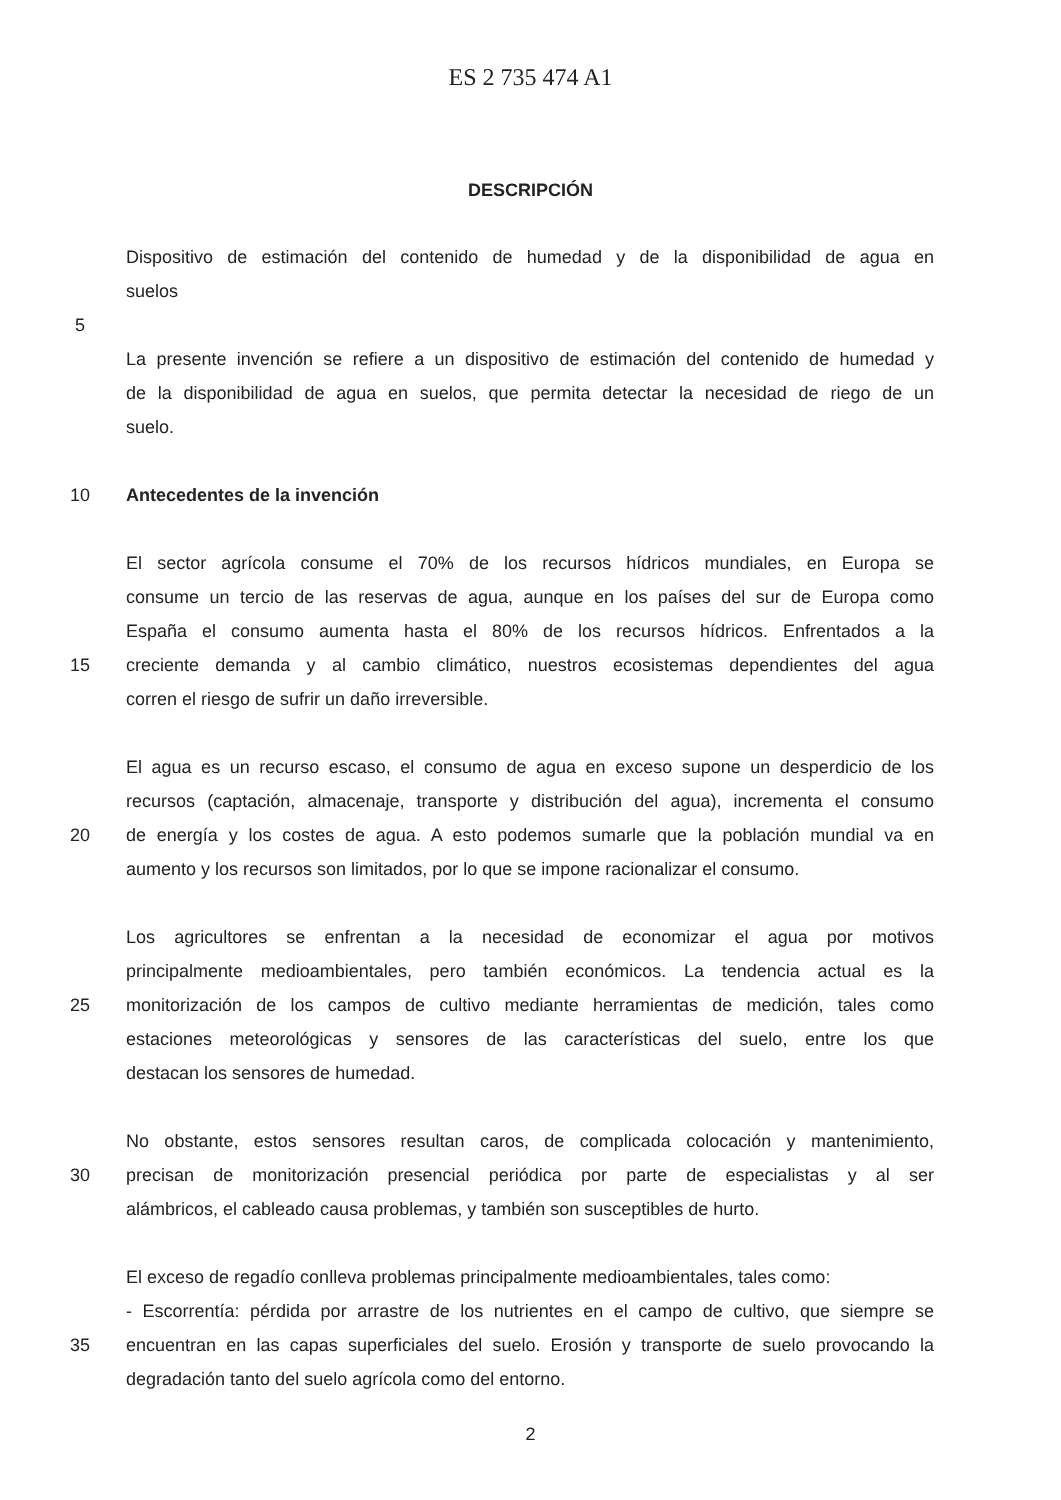ES 2 735 474 A1
DESCRIPCIÓN
Dispositivo de estimación del contenido de humedad y de la disponibilidad de agua en
suelos
5
La presente invención se refiere a un dispositivo de estimación del contenido de humedad y
de la disponibilidad de agua en suelos, que permita detectar la necesidad de riego de un
suelo.
10 Antecedentes de la invención
El sector agrícola consume el 70% de los recursos hídricos mundiales, en Europa se
consume un tercio de las reservas de agua, aunque en los países del sur de Europa como
España el consumo aumenta hasta el 80% de los recursos hídricos. Enfrentados a la
15 creciente demanda y al cambio climático, nuestros ecosistemas dependientes del agua
corren el riesgo de sufrir un daño irreversible.
El agua es un recurso escaso, el consumo de agua en exceso supone un desperdicio de los
recursos (captación, almacenaje, transporte y distribución del agua), incrementa el consumo
20 de energía y los costes de agua. A esto podemos sumarle que la población mundial va en
aumento y los recursos son limitados, por lo que se impone racionalizar el consumo.
Los agricultores se enfrentan a la necesidad de economizar el agua por motivos
principalmente medioambientales, pero también económicos. La tendencia actual es la
25 monitorización de los campos de cultivo mediante herramientas de medición, tales como
estaciones meteorológicas y sensores de las características del suelo, entre los que
destacan los sensores de humedad.
No obstante, estos sensores resultan caros, de complicada colocación y mantenimiento,
30 precisan de monitorización presencial periódica por parte de especialistas y al ser
alámbricos, el cableado causa problemas, y también son susceptibles de hurto.
El exceso de regadío conlleva problemas principalmente medioambientales, tales como:
- Escorrentía: pérdida por arrastre de los nutrientes en el campo de cultivo, que siempre se
35 encuentran en las capas superficiales del suelo. Erosión y transporte de suelo provocando la
degradación tanto del suelo agrícola como del entorno.
2